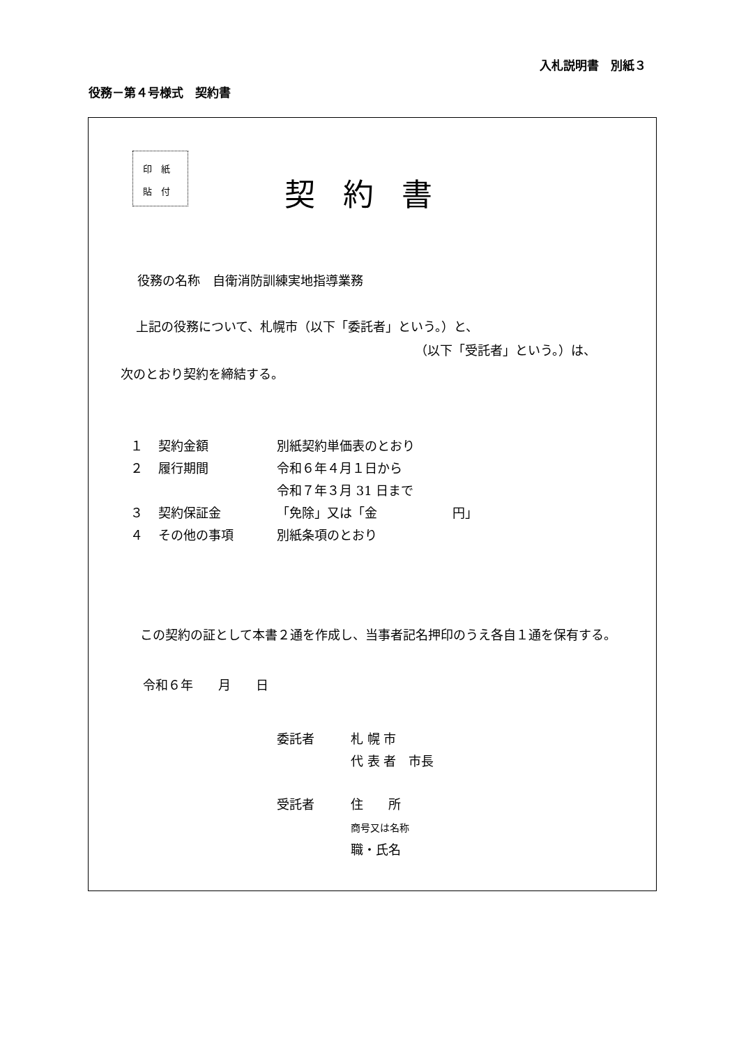入札説明書　別紙３
役務－第４号様式　契約書
印　紙
貼　付
契約書
役務の名称　自衛消防訓練実地指導業務
上記の役務について、札幌市（以下「委託者」という。）と、
（以下「受託者」という。）は、
次のとおり契約を締結する。
１ 契約金額 別紙契約単価表のとおり
２ 履行期間 令和６年４月１日から
令和７年３月 31 日まで
３ 契約保証金 「免除」又は「金　　　　　　円」
４ その他の事項 別紙条項のとおり
　この契約の証として本書２通を作成し、当事者記名押印のうえ各自１通を保有する。
令和６年　　月　　日
委託者 札 幌 市
代 表 者　市長
受託者 住　　所
商号又は名称
職・氏名